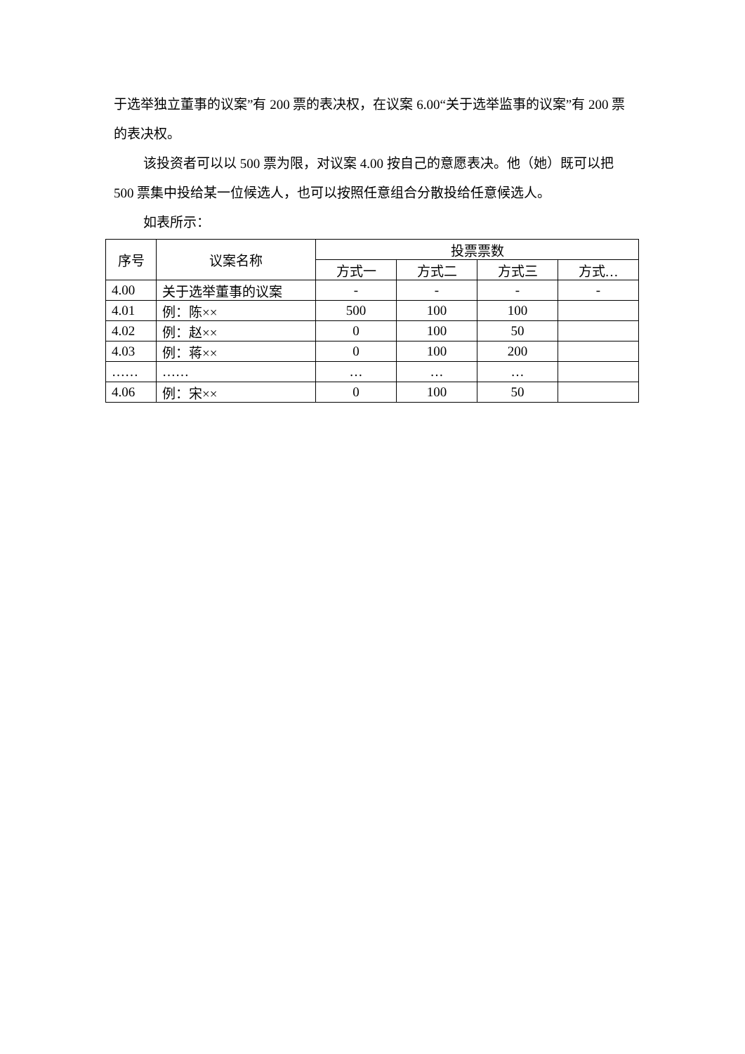于选举独立董事的议案”有 200 票的表决权，在议案 6.00“关于选举监事的议案”有 200 票的表决权。
该投资者可以以 500 票为限，对议案 4.00 按自己的意愿表决。他（她）既可以把 500 票集中投给某一位候选人，也可以按照任意组合分散投给任意候选人。
如表所示：
| 序号 | 议案名称 | 投票票数 | | | |
| --- | --- | --- | --- | --- | --- |
| | | 方式一 | 方式二 | 方式三 | 方式… |
| 4.00 | 关于选举董事的议案 | - | - | - | - |
| 4.01 | 例：陈×× | 500 | 100 | 100 | |
| 4.02 | 例：赵×× | 0 | 100 | 50 | |
| 4.03 | 例：蒋×× | 0 | 100 | 200 | |
| …… | …… | … | … | … | |
| 4.06 | 例：宋×× | 0 | 100 | 50 | |